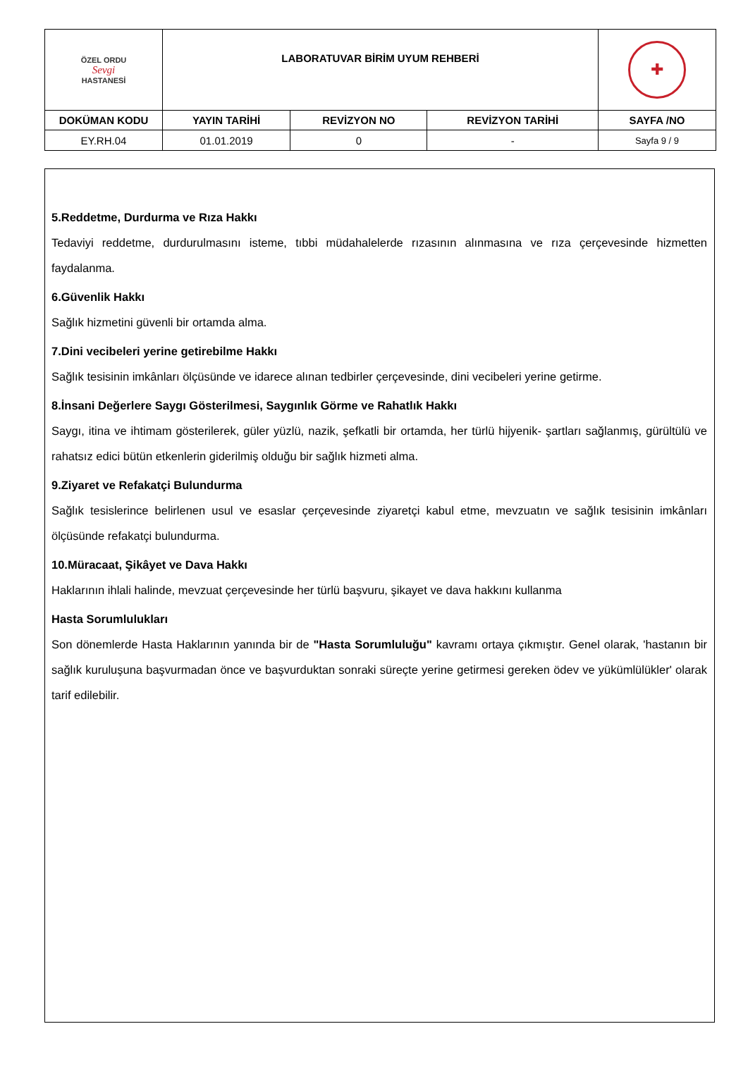| ÖZEL ORDU Sevgi HASTANESİ | LABORATUVAR BİRİM UYUM REHBERİ | | | ✚ |
| DOKÜMAN KODU | YAYIN TARİHİ | REVİZYON NO | REVİZYON TARİHİ | SAYFA /NO |
| EY.RH.04 | 01.01.2019 | 0 | - | Sayfa 9 / 9 |
5.Reddetme, Durdurma ve Rıza Hakkı
Tedaviyi reddetme, durdurulmasını isteme, tıbbi müdahalelerde rızasının alınmasına ve rıza çerçevesinde hizmetten faydalanma.
6.Güvenlik Hakkı
Sağlık hizmetini güvenli bir ortamda alma.
7.Dini vecibeleri yerine getirebilme Hakkı
Sağlık tesisinin imkânları ölçüsünde ve idarece alınan tedbirler çerçevesinde, dini vecibeleri yerine getirme.
8.İnsani Değerlere Saygı Gösterilmesi, Saygınlık Görme ve Rahatlık Hakkı
Saygı, itina ve ihtimam gösterilerek, güler yüzlü, nazik, şefkatli bir ortamda, her türlü hijyenik- şartları sağlanmış, gürültülü ve rahatsız edici bütün etkenlerin giderilmiş olduğu bir sağlık hizmeti alma.
9.Ziyaret ve Refakatçi Bulundurma
Sağlık tesislerince belirlenen usul ve esaslar çerçevesinde ziyaretçi kabul etme, mevzuatın ve sağlık tesisinin imkânları ölçüsünde refakatçi bulundurma.
10.Müracaat, Şikâyet ve Dava Hakkı
Haklarının ihlali halinde, mevzuat çerçevesinde her türlü başvuru, şikayet ve dava hakkını kullanma
Hasta Sorumlulukları
Son dönemlerde Hasta Haklarının yanında bir de "Hasta Sorumluluğu" kavramı ortaya çıkmıştır. Genel olarak, 'hastanın bir sağlık kuruluşuna başvurmadan önce ve başvurduktan sonraki süreçte yerine getirmesi gereken ödev ve yükümlülükler' olarak tarif edilebilir.